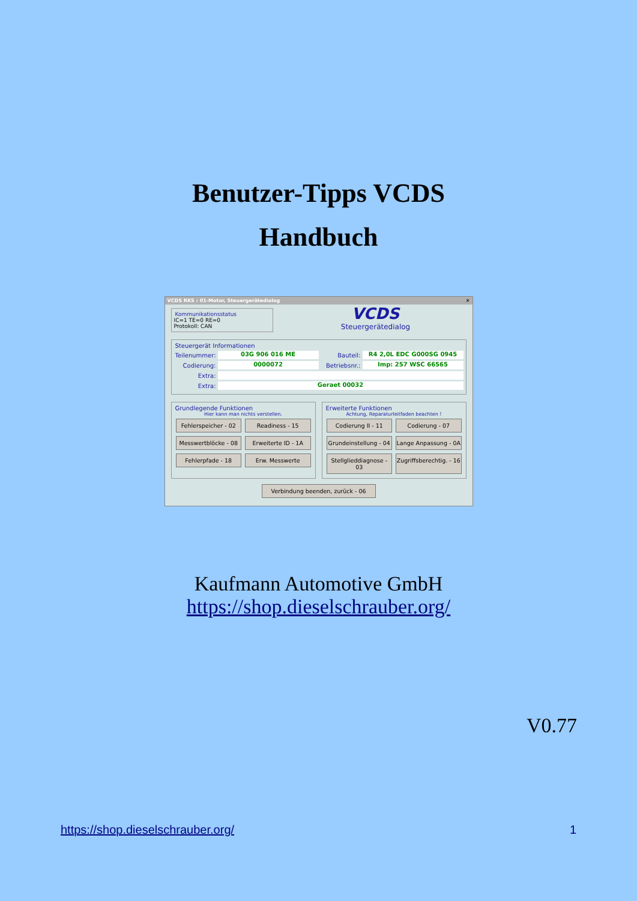Benutzer-Tipps VCDS
Handbuch
VCDS RKS : 01-Motor, Steuergerätedialog ✕
Kommunikationsstatus
IC=1 TE=0 RE=0
Protokoll: CAN
VCDS
Steuergerätedialog
Steuergerät Informationen
Teilenummer: 03G 906 016 ME Bauteil: R4 2,0L EDC G000SG 0945
Codierung: 0000072 Betriebsnr.: Imp: 257 WSC 66565
Extra:
Extra: Geraet 00032
Grundlegende Funktionen
Hier kann man nichts verstellen.
Fehlerspeicher - 02
Readiness - 15
Messwertblöcke - 08
Erweiterte ID - 1A
Fehlerpfade - 18
Erw. Messwerte
Erweiterte Funktionen
Achtung, Reparaturleitfaden beachten !
Codierung II - 11
Codierung - 07
Grundeinstellung - 04
Lange Anpassung - 0A
Stellglieddiagnose - 03
Zugriffsberechtig. - 16
Verbindung beenden, zurück - 06
Kaufmann Automotive GmbH
https://shop.dieselschrauber.org/
V0.77
https://shop.dieselschrauber.org/ 1